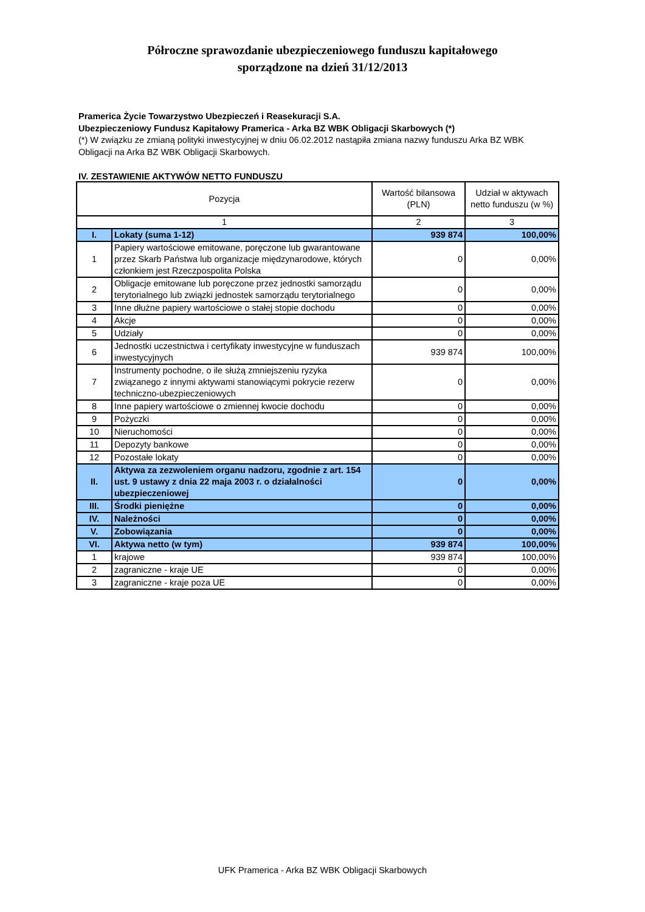Półroczne sprawozdanie ubezpieczeniowego funduszu kapitałowego
sporządzone na dzień 31/12/2013
Pramerica Życie Towarzystwo Ubezpieczeń i Reasekuracji S.A.
Ubezpieczeniowy Fundusz Kapitałowy Pramerica - Arka BZ WBK Obligacji Skarbowych (*)
(*) W związku ze zmianą polityki inwestycyjnej w dniu 06.02.2012 nastąpiła zmiana nazwy funduszu Arka BZ WBK Obligacji na Arka BZ WBK Obligacji Skarbowych.
IV. ZESTAWIENIE AKTYWÓW NETTO FUNDUSZU
| Pozycja | | Wartość bilansowa (PLN) | Udział w aktywach netto funduszu (w %) |
| --- | --- | --- | --- |
| 1 | | 2 | 3 |
| I. | Lokaty (suma 1-12) | 939 874 | 100,00% |
| 1 | Papiery wartościowe emitowane, poręczone lub gwarantowane przez Skarb Państwa lub organizacje międzynarodowe, których członkiem jest Rzeczpospolita Polska | 0 | 0,00% |
| 2 | Obligacje emitowane lub poręczone przez jednostki samorządu terytorialnego lub związki jednostek samorządu terytorialnego | 0 | 0,00% |
| 3 | Inne dłużne papiery wartościowe o stałej stopie dochodu | 0 | 0,00% |
| 4 | Akcje | 0 | 0,00% |
| 5 | Udziały | 0 | 0,00% |
| 6 | Jednostki uczestnictwa i certyfikaty inwestycyjne w funduszach inwestycyjnych | 939 874 | 100,00% |
| 7 | Instrumenty pochodne, o ile służą zmniejszeniu ryzyka związanego z innymi aktywami stanowiącymi pokrycie rezerw techniczno-ubezpieczeniowych | 0 | 0,00% |
| 8 | Inne papiery wartościowe o zmiennej kwocie dochodu | 0 | 0,00% |
| 9 | Pożyczki | 0 | 0,00% |
| 10 | Nieruchomości | 0 | 0,00% |
| 11 | Depozyty bankowe | 0 | 0,00% |
| 12 | Pozostałe lokaty | 0 | 0,00% |
| II. | Aktywa za zezwoleniem organu nadzoru, zgodnie z art. 154 ust. 9 ustawy z dnia 22 maja 2003 r. o działalności ubezpieczeniowej | 0 | 0,00% |
| III. | Środki pieniężne | 0 | 0,00% |
| IV. | Należności | 0 | 0,00% |
| V. | Zobowiązania | 0 | 0,00% |
| VI. | Aktywa netto (w tym) | 939 874 | 100,00% |
| 1 | krajowe | 939 874 | 100,00% |
| 2 | zagraniczne - kraje UE | 0 | 0,00% |
| 3 | zagraniczne - kraje poza UE | 0 | 0,00% |
UFK Pramerica - Arka BZ WBK Obligacji Skarbowych